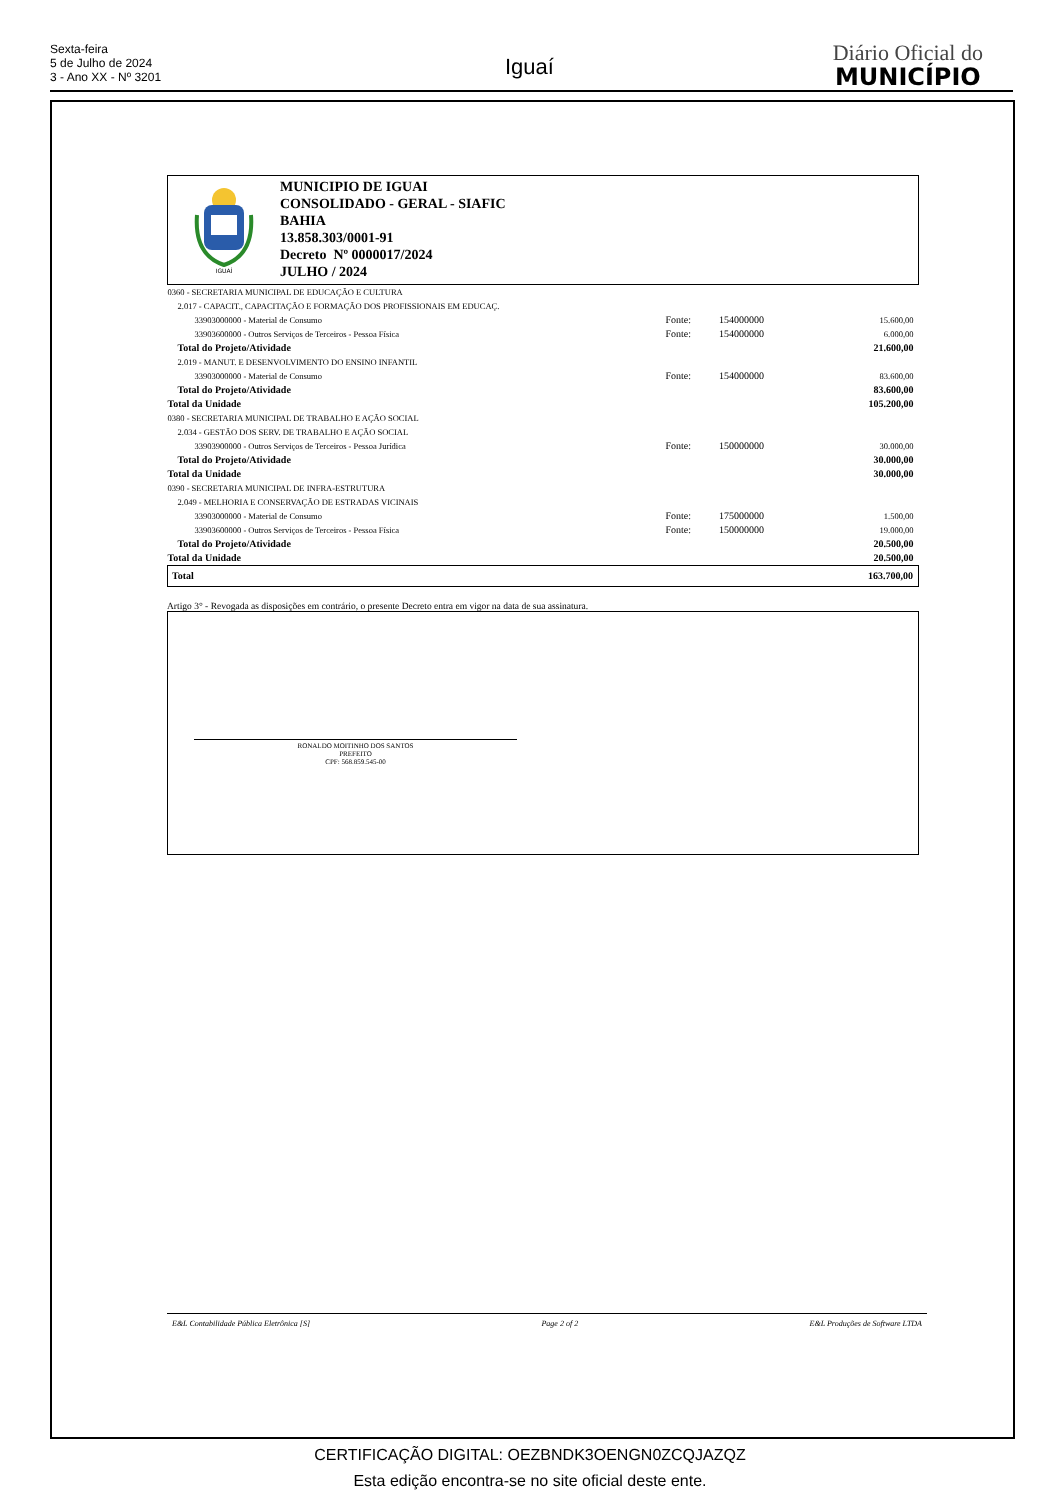Sexta-feira
5 de Julho de 2024
3 - Ano XX - Nº 3201
Iguaí
Diário Oficial do
MUNICÍPIO
IGUAÍ
MUNICIPIO DE IGUAI
CONSOLIDADO - GERAL - SIAFIC
BAHIA
13.858.303/0001-91
Decreto Nº 0000017/2024
JULHO / 2024
| 0360 - SECRETARIA MUNICIPAL DE EDUCAÇÃO E CULTURA | | | |
| 2.017 - CAPACIT., CAPACITAÇÃO E FORMAÇÃO DOS PROFISSIONAIS EM EDUCAÇ. | | | |
| 33903000000 - Material de Consumo | Fonte: | 154000000 | 15.600,00 |
| 33903600000 - Outros Serviços de Terceiros - Pessoa Física | Fonte: | 154000000 | 6.000,00 |
| Total do Projeto/Atividade | | | 21.600,00 |
| 2.019 - MANUT. E DESENVOLVIMENTO DO ENSINO INFANTIL | | | |
| 33903000000 - Material de Consumo | Fonte: | 154000000 | 83.600,00 |
| Total do Projeto/Atividade | | | 83.600,00 |
| Total da Unidade | | | 105.200,00 |
| 0380 - SECRETARIA MUNICIPAL DE TRABALHO E AÇÃO SOCIAL | | | |
| 2.034 - GESTÃO DOS SERV. DE TRABALHO E AÇÃO SOCIAL | | | |
| 33903900000 - Outros Serviços de Terceiros - Pessoa Jurídica | Fonte: | 150000000 | 30.000,00 |
| Total do Projeto/Atividade | | | 30.000,00 |
| Total da Unidade | | | 30.000,00 |
| 0390 - SECRETARIA MUNICIPAL DE INFRA-ESTRUTURA | | | |
| 2.049 - MELHORIA E CONSERVAÇÃO DE ESTRADAS VICINAIS | | | |
| 33903000000 - Material de Consumo | Fonte: | 175000000 | 1.500,00 |
| 33903600000 - Outros Serviços de Terceiros - Pessoa Física | Fonte: | 150000000 | 19.000,00 |
| Total do Projeto/Atividade | | | 20.500,00 |
| Total da Unidade | | | 20.500,00 |
| Total | | | 163.700,00 |
Artigo 3° - Revogada as disposições em contrário, o presente Decreto entra em vigor na data de sua assinatura.
RONALDO MOITINHO DOS SANTOS
PREFEITO
CPF: 568.859.545-00
E&L Contabilidade Pública Eletrônica [S] Page 2 of 2 E&L Produções de Software LTDA
CERTIFICAÇÃO DIGITAL: OEZBNDK3OENGN0ZCQJAZQZ
Esta edição encontra-se no site oficial deste ente.